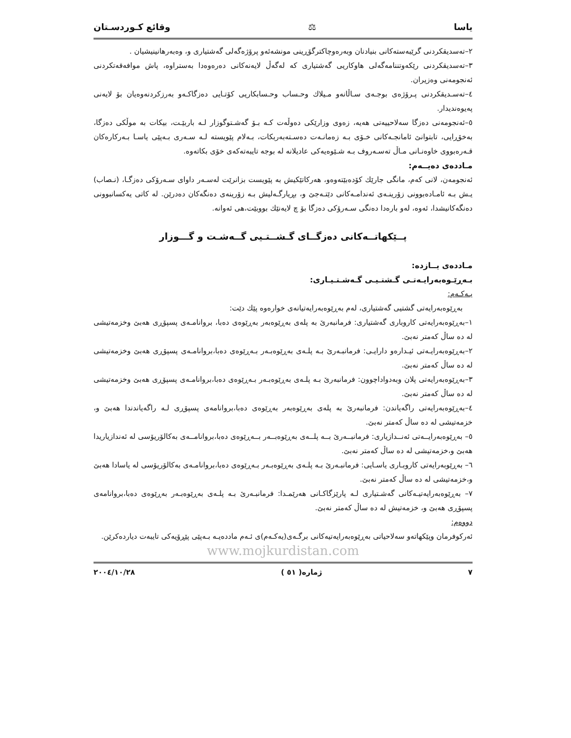یاسا ⚖ وقائع كـوردسـتان
٢–تەسدیقكردنی گرێبەستەكانی بنیادنان وبەرەوچاكترگۆڕینی مونشەئەو پرۆژەگەلی گەشتیاری و، وەبەرهانینیشیان .
٣–تەسدیقكردنی رێكەوتننامەگەلی هاوكاریی گەشتیاری كە لەگەڵ لایەنەكانی دەرەوەدا بەستراوە، پاش موافەقەتكردنی ئەنجومەنی وەزیران.
٤–تەسـدیقكردنی پـرۆژەی بوجـەی سـاڵانەو مـیلاك وحـساب وحـسابكاریی كۆتـایی دەزگاكـەو بەرزكردنەوەیان بۆ لایەنی پەیوەندیدار.
٥–ئەنجومەنی دەزگا سەلاحییەتی هەیە، زەوی وزارێكی دەوڵەت كـە بـۆ گەشـتوگوزار لـە باربێـت، بیكات بە موڵكی دەزگا، بەخۆڕایی، تابتوانێ ئامانجـەكانی خـۆی بـە زەمانـەت دەسـتەبەربكات، بـەلام پێویستە لـە سـەری بـەپێی یاسـا بـەركارەكان قـەرەبووی خاوەنـانی مـاڵ تەسـەروف بـە شـێوەیەكی عادیلانە لە بوجە تایبەتەكەی خۆی بكاتەوە.
مـاددەی دەیــەم:
ئەنجومەن، لانی كەم، مانگی جارێك كۆدەبێتەوەو، هەركاتێكیش بە پێویست بزانرێت لەسـەر داوای سـەرۆكی دەزگـا، (نـصاب) یـش بـە ئامـادەبوونی زۆرینـەی ئەندامـەكانی دێتـەجێ و، بڕیارگـەلیش بـە زۆرینەی دەنگەكان دەدرێن. لە كاتی یەكسانبوونی دەنگەكانیشدا، ئەوە، لەو بارەدا دەنگی سـەرۆكی دەزگا بۆ چ لایەنێك بووبێت،هی ئەوانە.
پــێكهاتــەكانی دەزگــای گـشــتـیی گــەشـت و گـــوزار
مـاددەی یــازدە:
بـەڕێـوەبەرایـەتـی گـشتـیـی گـەشـتـیـاری:
یـەكـەم:
بەڕێوەبەرایەتی گشتیی گەشتیاری، لەم بەڕێوەبەرایەتیانەی خوارەوە پێك دێت:
١–بەڕێوەبەرایەتی كاروباری گەشتیاری: فرمانبەرێ بە پلەی بەڕێوەبەر بەڕێوەی دەبا، بروانامـەی پسپۆڕی هەبێ وخزمەتیشی لە دە ساڵ كەمتر نەبێ.
٢–بەڕێوەبەرایـەتی ئیـدارەو دارایـی: فرمانبـەرێ بـە پلـەی بەڕێوەبـەر بـەڕێوەی دەبا،بروانامـەی پسپۆڕی هەبێ وخزمەتیشی لە دە ساڵ كەمتر نەبێ.
٣–بەڕێوەبەرایەتی پلان وبەدواداچوون: فرمانبەرێ بـە پلـەی بەڕێوەبـەر بـەڕێوەی دەبا،بروانامـەی پسپۆڕی هەبێ وخزمەتیشی لە دە ساڵ كەمتر نەبێ.
٤–بەڕێوەبەرایەتی راگەیاندن: فرمانبەرێ بە پلەی بەڕێوەبەر بەڕێوەی دەبا،بروانامەی پسپۆڕی لـە راگەیاندندا هەبێ و، خزمەتیشی لە دە ساڵ كەمتر نەبێ.
٥– بەڕێوەبەرایــەتی ئەنــدازیاری: فرمانبــەرێ بــە پلــەی بەڕێوەبــەر بــەڕێوەی دەبا،بروانامــەی بەكالۆریۆسی لە ئەندازیاریدا هەبێ و،خزمەتیشی لە دە ساڵ كەمتر نەبێ.
٦– بەڕێوبەرایەتی كاروبـاری یاسـایی: فرمانبـەرێ بـە پلـەی بەڕێوەبـەر بـەڕێوەی دەبا،بروانامـەی بەكالۆریۆسی لە یاسادا هەبێ و،خزمەتیشی لە دە ساڵ كەمتر نەبێ.
٧– بەڕێوەبەرایەتیـەكانی گەشـتیاری لـە پارێزگاكـانی هەرێمـدا: فرمانبـەرێ بـە پلـەی بەڕێوەبـەر بەڕێوەی دەبا،بروانامەی پسپۆڕی هەبێ و، خزمەتیش لە دە ساڵ كەمتر نەبێ.
دووەم:
ئەركوفرمان وپێكهاتەو سەلاحیاتی بەڕێوەبەرایەتیەكانی برگـەی(یەكـەم)ی ئـەم ماددەیـە بـەپێی پێڕۆیەكی تایبەت دیاردەكرێن.
www.mojkurdistan.com
٧ ژمارە( ٥١ ) ٢٠٠٤/١٠/٢٨